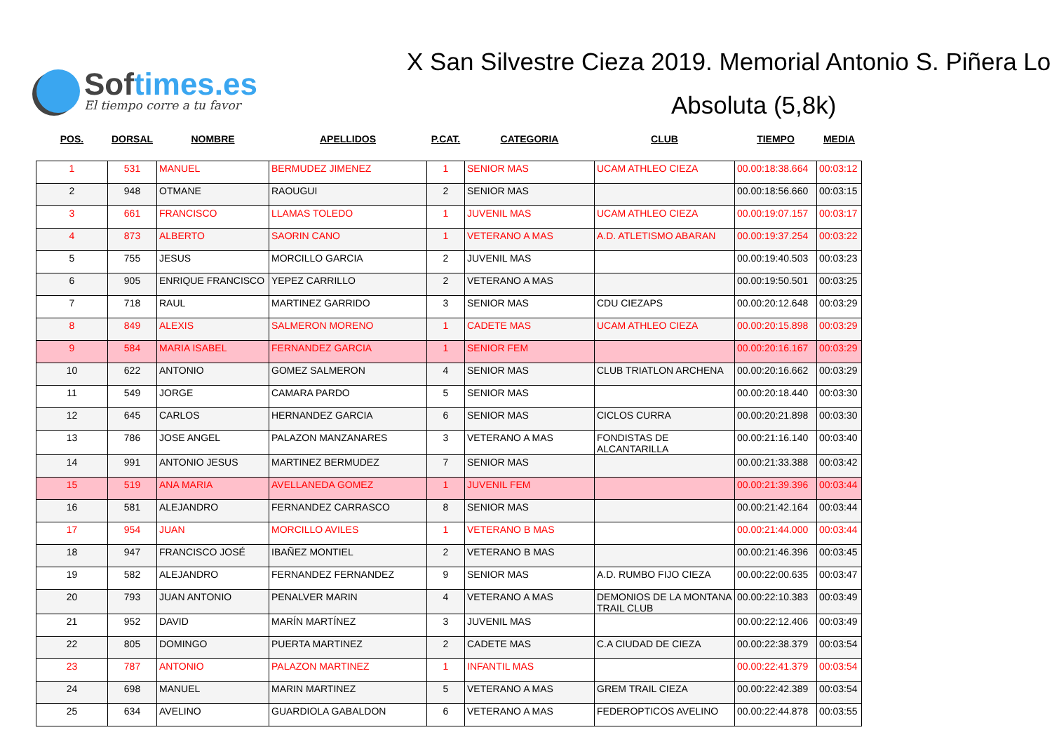Softimes.es
El tiempo corre a tu favor
X San Silvestre Cieza 2019. Memorial Antonio S. Piñera Lo
Absoluta (5,8k)
| POS. | DORSAL | NOMBRE | APELLIDOS | P.CAT. | CATEGORIA | CLUB | TIEMPO | MEDIA |
| --- | --- | --- | --- | --- | --- | --- | --- | --- |
| 1 | 531 | MANUEL | BERMUDEZ JIMENEZ | 1 | SENIOR MAS | UCAM ATHLEO CIEZA | 00.00:18:38.664 | 00:03:12 |
| 2 | 948 | OTMANE | RAOUGUI | 2 | SENIOR MAS | | 00.00:18:56.660 | 00:03:15 |
| 3 | 661 | FRANCISCO | LLAMAS TOLEDO | 1 | JUVENIL MAS | UCAM ATHLEO CIEZA | 00.00:19:07.157 | 00:03:17 |
| 4 | 873 | ALBERTO | SAORIN CANO | 1 | VETERANO A MAS | A.D. ATLETISMO ABARAN | 00.00:19:37.254 | 00:03:22 |
| 5 | 755 | JESUS | MORCILLO GARCIA | 2 | JUVENIL MAS | | 00.00:19:40.503 | 00:03:23 |
| 6 | 905 | ENRIQUE FRANCISCO | YEPEZ CARRILLO | 2 | VETERANO A MAS | | 00.00:19:50.501 | 00:03:25 |
| 7 | 718 | RAUL | MARTINEZ GARRIDO | 3 | SENIOR MAS | CDU CIEZAPS | 00.00:20:12.648 | 00:03:29 |
| 8 | 849 | ALEXIS | SALMERON MORENO | 1 | CADETE MAS | UCAM ATHLEO CIEZA | 00.00:20:15.898 | 00:03:29 |
| 9 | 584 | MARIA ISABEL | FERNANDEZ GARCIA | 1 | SENIOR FEM | | 00.00:20:16.167 | 00:03:29 |
| 10 | 622 | ANTONIO | GOMEZ SALMERON | 4 | SENIOR MAS | CLUB TRIATLON ARCHENA | 00.00:20:16.662 | 00:03:29 |
| 11 | 549 | JORGE | CAMARA PARDO | 5 | SENIOR MAS | | 00.00:20:18.440 | 00:03:30 |
| 12 | 645 | CARLOS | HERNANDEZ GARCIA | 6 | SENIOR MAS | CICLOS CURRA | 00.00:20:21.898 | 00:03:30 |
| 13 | 786 | JOSE ANGEL | PALAZON MANZANARES | 3 | VETERANO A MAS | FONDISTAS DE ALCANTARILLA | 00.00:21:16.140 | 00:03:40 |
| 14 | 991 | ANTONIO JESUS | MARTINEZ BERMUDEZ | 7 | SENIOR MAS | | 00.00:21:33.388 | 00:03:42 |
| 15 | 519 | ANA MARIA | AVELLANEDA GOMEZ | 1 | JUVENIL FEM | | 00.00:21:39.396 | 00:03:44 |
| 16 | 581 | ALEJANDRO | FERNANDEZ CARRASCO | 8 | SENIOR MAS | | 00.00:21:42.164 | 00:03:44 |
| 17 | 954 | JUAN | MORCILLO AVILES | 1 | VETERANO B MAS | | 00.00:21:44.000 | 00:03:44 |
| 18 | 947 | FRANCISCO JOSÉ | IBAÑEZ MONTIEL | 2 | VETERANO B MAS | | 00.00:21:46.396 | 00:03:45 |
| 19 | 582 | ALEJANDRO | FERNANDEZ FERNANDEZ | 9 | SENIOR MAS | A.D. RUMBO FIJO CIEZA | 00.00:22:00.635 | 00:03:47 |
| 20 | 793 | JUAN ANTONIO | PENALVER MARIN | 4 | VETERANO A MAS | DEMONIOS DE LA MONTANA TRAIL CLUB | 00.00:22:10.383 | 00:03:49 |
| 21 | 952 | DAVID | MARÍN MARTÍNEZ | 3 | JUVENIL MAS | | 00.00:22:12.406 | 00:03:49 |
| 22 | 805 | DOMINGO | PUERTA MARTINEZ | 2 | CADETE MAS | C.A CIUDAD DE CIEZA | 00.00:22:38.379 | 00:03:54 |
| 23 | 787 | ANTONIO | PALAZON MARTINEZ | 1 | INFANTIL MAS | | 00.00:22:41.379 | 00:03:54 |
| 24 | 698 | MANUEL | MARIN MARTINEZ | 5 | VETERANO A MAS | GREM TRAIL CIEZA | 00.00:22:42.389 | 00:03:54 |
| 25 | 634 | AVELINO | GUARDIOLA GABALDON | 6 | VETERANO A MAS | FEDEROPTICOS AVELINO | 00.00:22:44.878 | 00:03:55 |